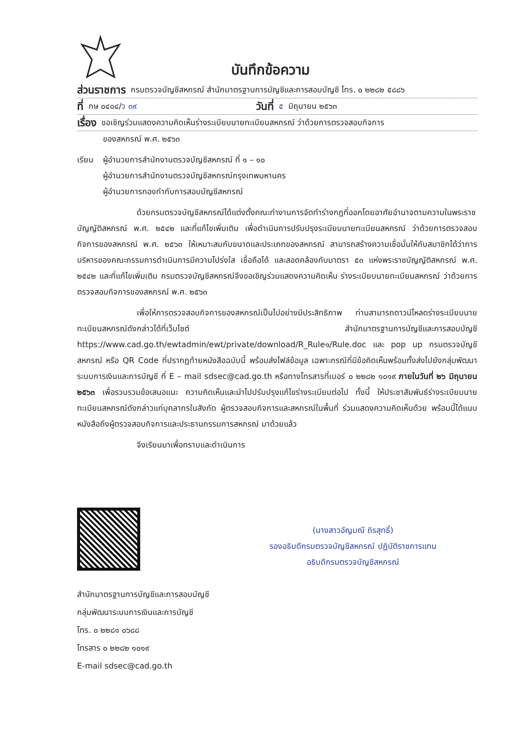บันทึกข้อความ
ส่วนราชการ กรมตรวจบัญชีสหกรณ์ สำนักมาตรฐานการบัญชีและการสอบบัญชี โทร. ๐ ๒๒๘๒ ๕๘๘๖
ที่ กษ ๐๔๐๔/ว ๓๙ วันที่ ๕ มิถุนายน ๒๕๖๓
เรื่อง ขอเชิญร่วมแสดงความคิดเห็นร่างระเบียบนายทะเบียนสหกรณ์ ว่าด้วยการตรวจสอบกิจการ
ของสหกรณ์ พ.ศ. ๒๕๖๓
เรียน ผู้อำนวยการสำนักงานตรวจบัญชีสหกรณ์ ที่ ๑ – ๑๐
ผู้อำนวยการสำนักงานตรวจบัญชีสหกรณ์กรุงเทพมหานคร
ผู้อำนวยการกองกำกับการสอบบัญชีสหกรณ์
ด้วยกรมตรวจบัญชีสหกรณ์ได้แต่งตั้งคณะทำงานการจัดทำร่างกฎที่ออกโดยอาศัยอำนาจตามความในพระราชบัญญัติสหกรณ์ พ.ศ. ๒๕๔๒ และที่แก้ไขเพิ่มเติม เพื่อดำเนินการปรับปรุงระเบียบนายทะเบียนสหกรณ์ ว่าด้วยการตรวจสอบกิจการของสหกรณ์ พ.ศ. ๒๕๖๓ ให้เหมาะสมกับขนาดและประเภทของสหกรณ์ สามารถสร้างความเชื่อมั่นให้กับสมาชิกได้ว่าการบริหารของคณะกรรมการดำเนินการมีความโปร่งใส เชื่อถือได้ และสอดคล้องกับมาตรา ๕๓ แห่งพระราชบัญญัติสหกรณ์ พ.ศ. ๒๕๔๒ และที่แก้ไขเพิ่มเติม กรมตรวจบัญชีสหกรณ์จึงขอเชิญร่วมแสดงความคิดเห็น ร่างระเบียบนายทะเบียนสหกรณ์ ว่าด้วยการตรวจสอบกิจการของสหกรณ์ พ.ศ. ๒๕๖๓
เพื่อให้การตรวจสอบกิจการของสหกรณ์เป็นไปอย่างมีประสิทธิภาพ ท่านสามารถดาวน์โหลดร่างระเบียบนายทะเบียนสหกรณ์ดังกล่าวได้ที่เว็บไซต์ สำนักมาตรฐานการบัญชีและการสอบบัญชี https://www.cad.go.th/ewtadmin/ewt/private/download/R_Rule๑/Rule.doc และ pop up กรมตรวจบัญชีสหกรณ์ หรือ QR Code ที่ปรากฏท้ายหนังสือฉบับนี้ พร้อมส่งไฟล์ข้อมูล เฉพาะกรณีที่มีข้อคิดเห็นพร้อมทั้งส่งไปยังกลุ่มพัฒนาระบบการเงินและการบัญชี ที่ E – mail sdsec@cad.go.th หรือทางโทรสารที่เบอร์ ๐ ๒๒๘๒ ๑๐๑๙ ภายในวันที่ ๒๖ มิถุนายน ๒๕๖๓ เพื่อรวบรวมข้อเสนอแนะ ความคิดเห็นและนำไปปรับปรุงแก้ไขร่างระเบียบต่อไป ทั้งนี้ ให้ประชาสัมพันธ์ร่างระเบียบนายทะเบียนสหกรณ์ดังกล่าวแก่บุคลากรในสังกัด ผู้ตรวจสอบกิจการและสหกรณ์ในพื้นที่ ร่วมแสดงความคิดเห็นด้วย พร้อมนี้ได้แนบหนังสือถึงผู้ตรวจสอบกิจการและประธานกรรมการสหกรณ์ มาด้วยแล้ว
จึงเรียนมาเพื่อทราบและดำเนินการ
(นางสาวอัญมณี ถิรสุทธิ์)
รองอธิบดีกรมตรวจบัญชีสหกรณ์ ปฏิบัติราชการแทน
อธิบดีกรมตรวจบัญชีสหกรณ์
สำนักมาตรฐานการบัญชีและการสอบบัญชี
กลุ่มพัฒนาระบบการเงินและการบัญชี
โทร. ๐ ๒๒๘๑ ๐๖๘๘
โทรสาร ๐ ๒๒๘๒ ๑๐๑๙
E-mail sdsec@cad.go.th